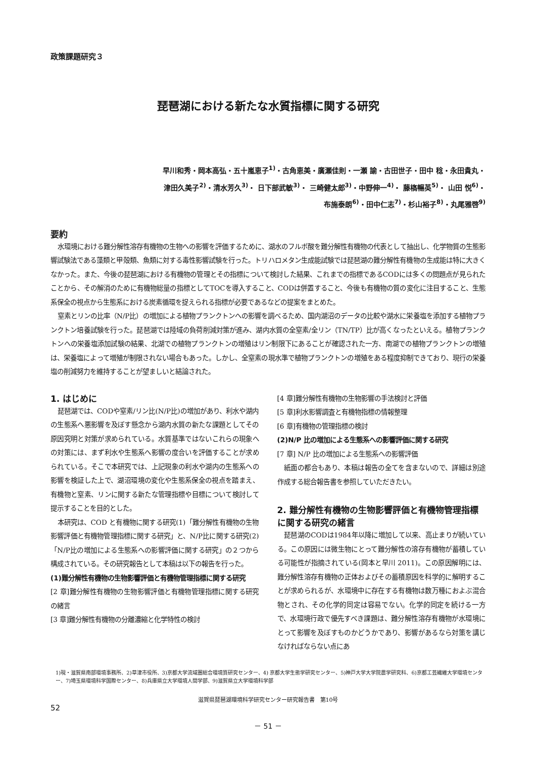政策課題研究３
琵琶湖における新たな水質指標に関する研究
早川和秀・岡本高弘・五十嵐恵子<sup>1)</sup>・古角恵美・廣瀬佳則・一瀬 諭・古田世子・田中 稔・永田貴丸・
津田久美子<sup>2)</sup>・清水芳久<sup>3)</sup>・ 日下部武敏<sup>3)</sup>・ 三崎健太郎<sup>3)</sup>・中野伸一<sup>4)</sup>・ 藤𣘺暢英<sup>5)</sup>・ 山田 悦<sup>6)</sup>・
布施泰朗<sup>6)</sup>・田中仁志<sup>7)</sup>・杉山裕子<sup>8)</sup>・丸尾雅啓<sup>9)</sup>
要約
水環境における難分解性溶存有機物の生物への影響を評価するために、湖水のフルボ酸を難分解性有機物の代表として抽出し、化学物質の生態影響試験法である藻類と甲殻類、魚類に対する毒性影響試験を行った。トリハロメタン生成能試験では琵琶湖の難分解性有機物の生成能は特に大きくなかった。また、今後の琵琶湖における有機物の管理とその指標について検討した結果、これまでの指標であるCODには多くの問題点が見られたことから、その解消のために有機物総量の指標としてTOCを導入すること、CODは併置すること、今後も有機物の質の変化に注目すること、生態系保全の視点から生態系における炭素循環を捉えられる指標が必要であるなどの提案をまとめた。
窒素とリンの比率（N/P比）の増加による植物プランクトンへの影響を調べるため、国内湖沼のデータの比較や湖水に栄養塩を添加する植物プランクトン培養試験を行った。琵琶湖では陸域の負荷削減対策が進み、湖内水質の全窒素/全リン（TN/TP）比が高くなったといえる。植物プランクトンへの栄養塩添加試験の結果、北湖での植物プランクトンの増殖はリン制限下にあることが確認された一方、南湖での植物プランクトンの増殖は、栄養塩によって増殖が制限されない場合もあった。しかし、全窒素の現水準で植物プランクトンの増殖をある程度抑制できており、現行の栄養塩の削減努力を維持することが望ましいと結論された。
1. はじめに
琵琶湖では、CODや窒素/リン比(N/P比)の増加があり、利水や湖内の生態系へ悪影響を及ぼす懸念から湖内水質の新たな課題としてその原因究明と対策が求められている。水質基準ではないこれらの現象への対策には、まず利水や生態系へ影響の度合いを評価することが求められている。そこで本研究では、上記現象の利水や湖内の生態系への影響を検証した上で、湖沼環境の変化や生態系保全の視点を踏まえ、有機物と窒素、リンに関する新たな管理指標や目標について検討して提示することを目的とした。
本研究は、COD と有機物に関する研究(1)「難分解性有機物の生物影響評価と有機物管理指標に関する研究」と、N/P比に関する研究(2)「N/P比の増加による生態系への影響評価に関する研究」の２つから構成されている。その研究報告として本稿は以下の報告を行った。
(1)難分解性有機物の生物影響評価と有機物管理指標に関する研究
[2 章]難分解性有機物の生物影響評価と有機物管理指標に関する研究の緒言
[3 章]難分解性有機物の分離濃縮と化学特性の検討
[4 章]難分解性有機物の生物影響の手法検討と評価
[5 章]利水影響調査と有機物指標の情報整理
[6 章]有機物の管理指標の検討
(2)N/P 比の増加による生態系への影響評価に関する研究
[7 章] N/P 比の増加による生態系への影響評価
紙面の都合もあり、本稿は報告の全てを含まないので、詳細は別途作成する総合報告書を参照していただきたい。
2. 難分解性有機物の生物影響評価と有機物管理指標に関する研究の緒言
琵琶湖のCODは1984年以降に増加して以来、高止まりが続いている。この原因には微生物にとって難分解性の溶存有機物が蓄積している可能性が指摘されている(岡本と早川 2011)。この原因解明には、難分解性溶存有機物の正体およびその蓄積原因を科学的に解明することが求められるが、水環境中に存在する有機物は数万種におよぶ混合物とされ、その化学的同定は容易でない。化学的同定を続ける一方で、水環境行政で優先すべき課題は、難分解性溶存有機物が水環境にとって影響を及ぼすものかどうかであり、影響があるなら対策を講じなければならない点にあ
1)現・滋賀県南部環境事務所、2)草津市役所、3)京都大学流域圏総合環境質研究センター、4) 京都大学生態学研究センター、5)神戸大学大学院農学研究科、6)京都工芸繊維大学環境センター、7)埼玉県環境科学国際センター、8)兵庫県立大学環境人間学部、9)滋賀県立大学環境科学部
滋賀県琵琶湖環境科学研究センター研究報告書　第10号
52
－ 51 －